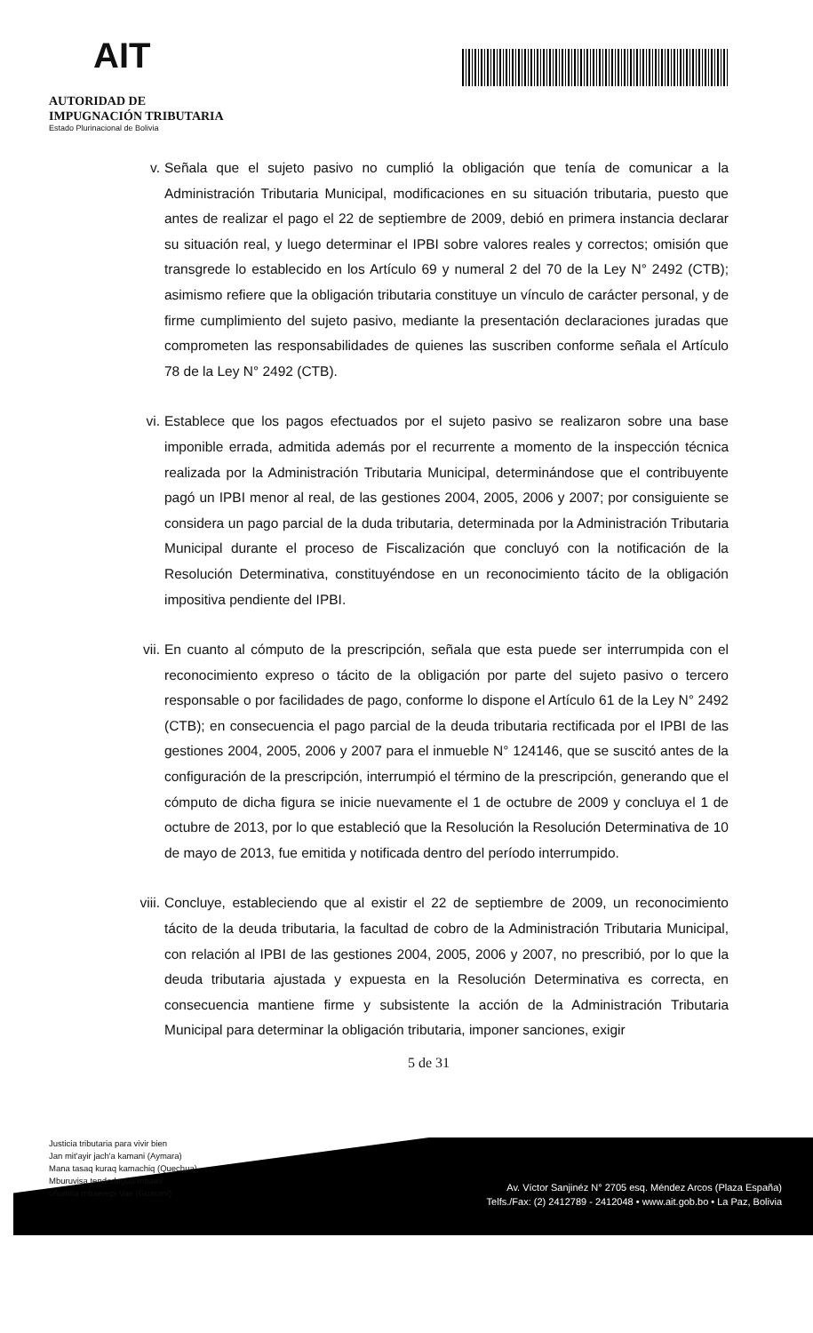AIT
AUTORIDAD DE
IMPUGNACIÓN TRIBUTARIA
Estado Plurinacional de Bolivia
v. Señala que el sujeto pasivo no cumplió la obligación que tenía de comunicar a la Administración Tributaria Municipal, modificaciones en su situación tributaria, puesto que antes de realizar el pago el 22 de septiembre de 2009, debió en primera instancia declarar su situación real, y luego determinar el IPBI sobre valores reales y correctos; omisión que transgrede lo establecido en los Artículo 69 y numeral 2 del 70 de la Ley N° 2492 (CTB); asimismo refiere que la obligación tributaria constituye un vínculo de carácter personal, y de firme cumplimiento del sujeto pasivo, mediante la presentación declaraciones juradas que comprometen las responsabilidades de quienes las suscriben conforme señala el Artículo 78 de la Ley N° 2492 (CTB).
vi. Establece que los pagos efectuados por el sujeto pasivo se realizaron sobre una base imponible errada, admitida además por el recurrente a momento de la inspección técnica realizada por la Administración Tributaria Municipal, determinándose que el contribuyente pagó un IPBI menor al real, de las gestiones 2004, 2005, 2006 y 2007; por consiguiente se considera un pago parcial de la duda tributaria, determinada por la Administración Tributaria Municipal durante el proceso de Fiscalización que concluyó con la notificación de la Resolución Determinativa, constituyéndose en un reconocimiento tácito de la obligación impositiva pendiente del IPBI.
vii.
En cuanto al cómputo de la prescripción, señala que esta puede ser interrumpida con el reconocimiento expreso o tácito de la obligación por parte del sujeto pasivo o tercero responsable o por facilidades de pago, conforme lo dispone el Artículo 61 de la Ley N° 2492 (CTB); en consecuencia el pago parcial de la deuda tributaria rectificada por el IPBI de las gestiones 2004, 2005, 2006 y 2007 para el inmueble N° 124146, que se suscitó antes de la configuración de la prescripción, interrumpió el término de la prescripción, generando que el cómputo de dicha figura se inicie nuevamente el 1 de octubre de 2009 y concluya el 1 de octubre de 2013, por lo que estableció que la Resolución la Resolución Determinativa de 10 de mayo de 2013, fue emitida y notificada dentro del período interrumpido.
viii.
Concluye, estableciendo que al existir el 22 de septiembre de 2009, un reconocimiento tácito de la deuda tributaria, la facultad de cobro de la Administración Tributaria Municipal, con relación al IPBI de las gestiones 2004, 2005, 2006 y 2007, no prescribió, por lo que la deuda tributaria ajustada y expuesta en la Resolución Determinativa es correcta, en consecuencia mantiene firme y subsistente la acción de la Administración Tributaria Municipal para determinar la obligación tributaria, imponer sanciones, exigir
5 de 31
Justicia tributaria para vivir bien
Jan mit'ayir jach'a kamani (Aymara)
Mana tasaq kuraq kamachiq (Quechua)
Mburuvisa tendodegua mbaeti
oñomita mbaerepi Vae (Guaraní)
Av. Víctor Sanjinéz N° 2705 esq. Méndez Arcos (Plaza España)
Telfs./Fax: (2) 2412789 - 2412048 • www.ait.gob.bo • La Paz, Bolivia